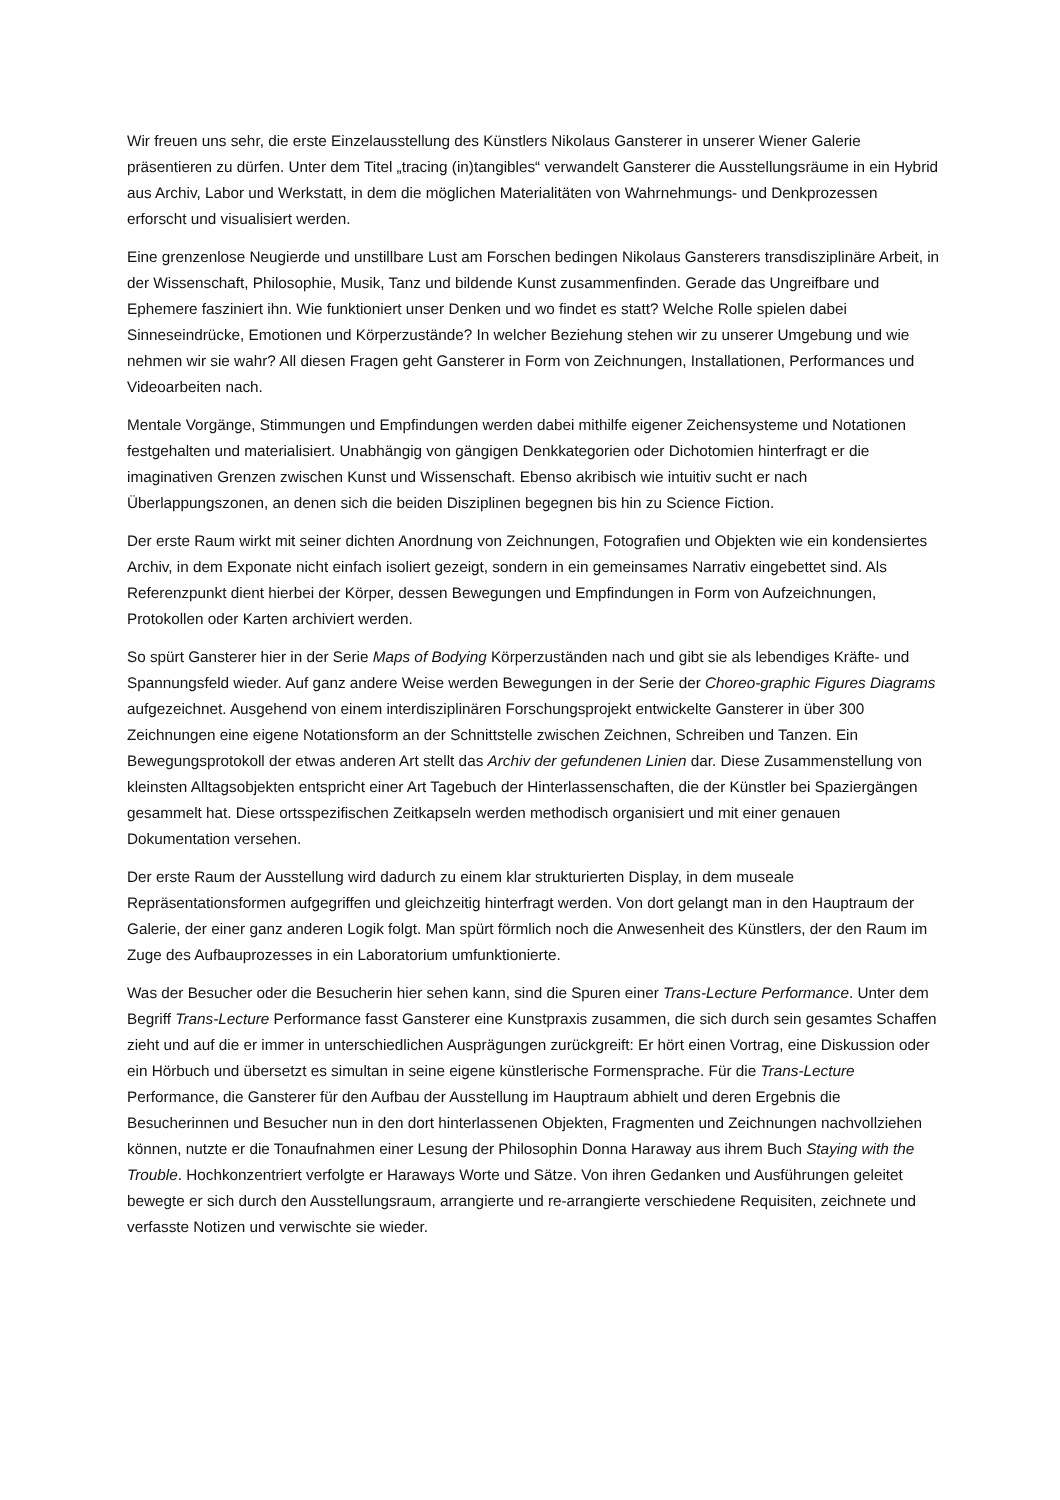Wir freuen uns sehr, die erste Einzelausstellung des Künstlers Nikolaus Gansterer in unserer Wiener Galerie präsentieren zu dürfen. Unter dem Titel „tracing (in)tangibles“ verwandelt Gansterer die Ausstellungsräume in ein Hybrid aus Archiv, Labor und Werkstatt, in dem die möglichen Materialitäten von Wahrnehmungs- und Denkprozessen erforscht und visualisiert werden.
Eine grenzenlose Neugierde und unstillbare Lust am Forschen bedingen Nikolaus Gansterers transdisziplinäre Arbeit, in der Wissenschaft, Philosophie, Musik, Tanz und bildende Kunst zusammenfinden. Gerade das Ungreifbare und Ephemere fasziniert ihn. Wie funktioniert unser Denken und wo findet es statt? Welche Rolle spielen dabei Sinneseindrücke, Emotionen und Körperzustände? In welcher Beziehung stehen wir zu unserer Umgebung und wie nehmen wir sie wahr? All diesen Fragen geht Gansterer in Form von Zeichnungen, Installationen, Performances und Videoarbeiten nach.
Mentale Vorgänge, Stimmungen und Empfindungen werden dabei mithilfe eigener Zeichensysteme und Notationen festgehalten und materialisiert. Unabhängig von gängigen Denkkategorien oder Dichotomien hinterfragt er die imaginativen Grenzen zwischen Kunst und Wissenschaft. Ebenso akribisch wie intuitiv sucht er nach Überlappungszonen, an denen sich die beiden Disziplinen begegnen bis hin zu Science Fiction.
Der erste Raum wirkt mit seiner dichten Anordnung von Zeichnungen, Fotografien und Objekten wie ein kondensiertes Archiv, in dem Exponate nicht einfach isoliert gezeigt, sondern in ein gemeinsames Narrativ eingebettet sind. Als Referenzpunkt dient hierbei der Körper, dessen Bewegungen und Empfindungen in Form von Aufzeichnungen, Protokollen oder Karten archiviert werden.
So spürt Gansterer hier in der Serie Maps of Bodying Körperzuständen nach und gibt sie als lebendiges Kräfte- und Spannungsfeld wieder. Auf ganz andere Weise werden Bewegungen in der Serie der Choreo-graphic Figures Diagrams aufgezeichnet. Ausgehend von einem interdisziplinären Forschungsprojekt entwickelte Gansterer in über 300 Zeichnungen eine eigene Notationsform an der Schnittstelle zwischen Zeichnen, Schreiben und Tanzen. Ein Bewegungsprotokoll der etwas anderen Art stellt das Archiv der gefundenen Linien dar. Diese Zusammenstellung von kleinsten Alltagsobjekten entspricht einer Art Tagebuch der Hinterlassenschaften, die der Künstler bei Spaziergängen gesammelt hat. Diese ortsspezifischen Zeitkapseln werden methodisch organisiert und mit einer genauen Dokumentation versehen.
Der erste Raum der Ausstellung wird dadurch zu einem klar strukturierten Display, in dem museale Repräsentationsformen aufgegriffen und gleichzeitig hinterfragt werden. Von dort gelangt man in den Hauptraum der Galerie, der einer ganz anderen Logik folgt. Man spürt förmlich noch die Anwesenheit des Künstlers, der den Raum im Zuge des Aufbauprozesses in ein Laboratorium umfunktionierte.
Was der Besucher oder die Besucherin hier sehen kann, sind die Spuren einer Trans-Lecture Performance. Unter dem Begriff Trans-Lecture Performance fasst Gansterer eine Kunstpraxis zusammen, die sich durch sein gesamtes Schaffen zieht und auf die er immer in unterschiedlichen Ausprägungen zurückgreift: Er hört einen Vortrag, eine Diskussion oder ein Hörbuch und übersetzt es simultan in seine eigene künstlerische Formensprache. Für die Trans-Lecture Performance, die Gansterer für den Aufbau der Ausstellung im Hauptraum abhielt und deren Ergebnis die Besucherinnen und Besucher nun in den dort hinterlassenen Objekten, Fragmenten und Zeichnungen nachvollziehen können, nutzte er die Tonaufnahmen einer Lesung der Philosophin Donna Haraway aus ihrem Buch Staying with the Trouble. Hochkonzentriert verfolgte er Haraways Worte und Sätze. Von ihren Gedanken und Ausführungen geleitet bewegte er sich durch den Ausstellungsraum, arrangierte und re-arrangierte verschiedene Requisiten, zeichnete und verfasste Notizen und verwischte sie wieder.